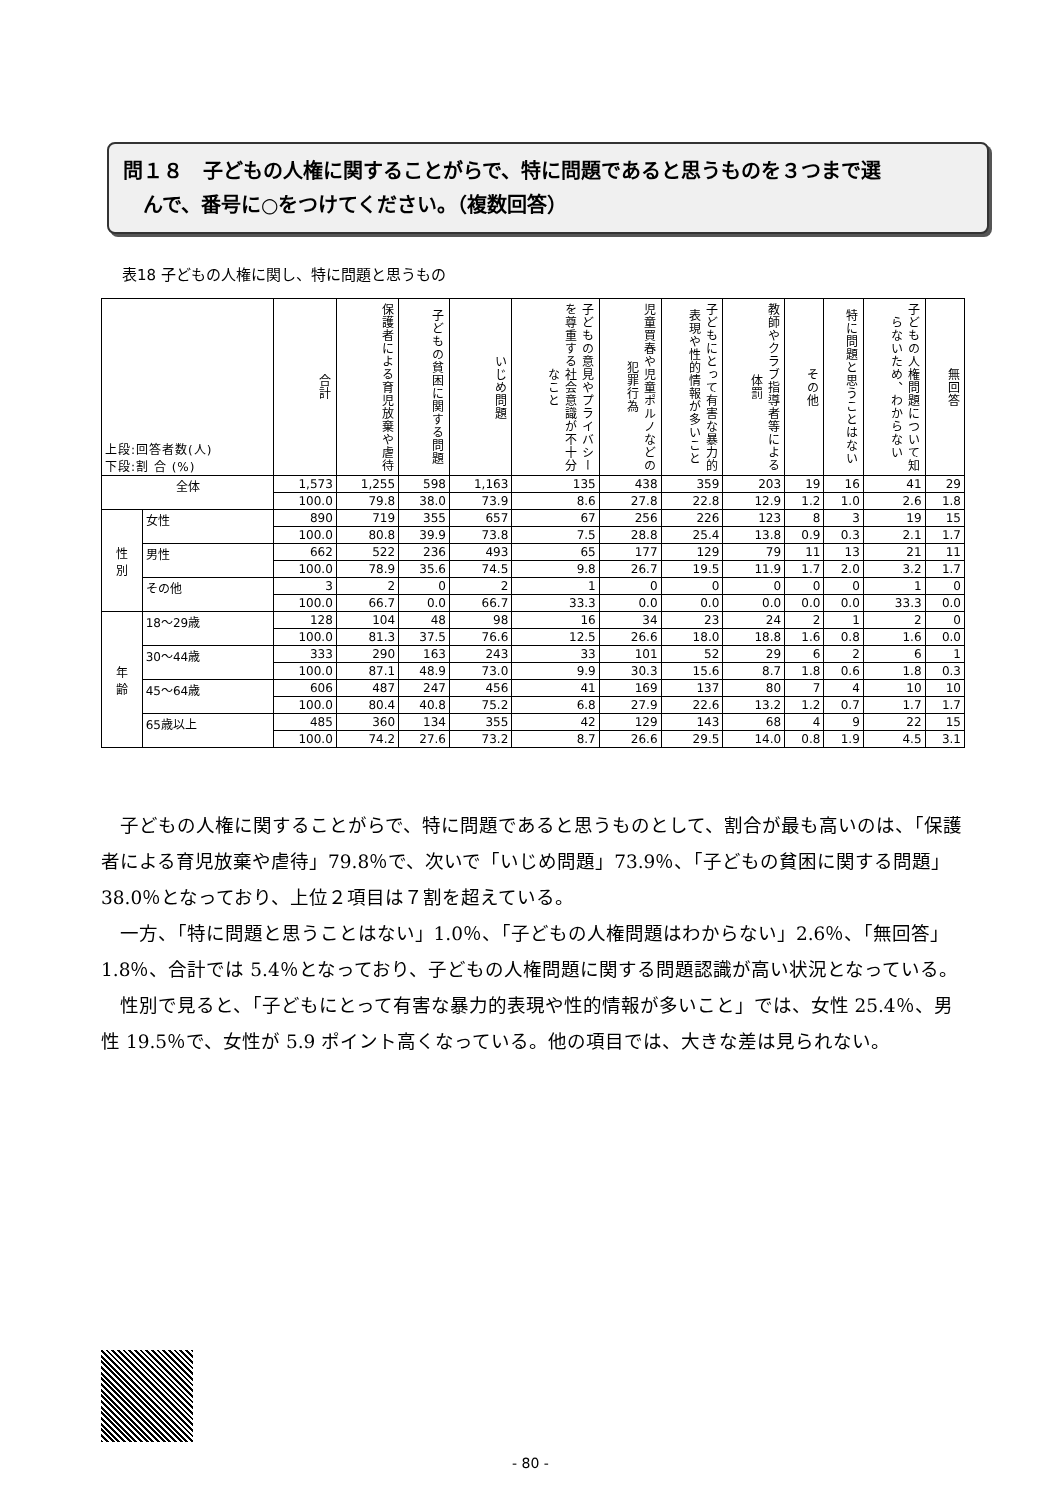問１８　子どもの人権に関することがらで、特に問題であると思うものを３つまで選
　んで、番号に○をつけてください。（複数回答）
表18 子どもの人権に関し、特に問題と思うもの
| 上段:回答者数(人) 下段:割 合 (%) | | 合計 | 保護者による育児放棄や虐待 | 子どもの貧困に関する問題 | いじめ問題 | 子どもの意見やプライバシーを尊重する社会意識が不十分なこと | 児童買春や児童ポルノなどの犯罪行為 | 子どもにとって有害な暴力的表現や性的情報が多いこと | 教師やクラブ指導者等による体罰 | その他 | 特に問題と思うことはない | 子どもの人権問題について知らないため、わからない | 無回答 |
| --- | --- | --- | --- | --- | --- | --- | --- | --- | --- | --- | --- | --- | --- |
| 全体 | | 1,573 | 1,255 | 598 | 1,163 | 135 | 438 | 359 | 203 | 19 | 16 | 41 | 29 |
| | | 100.0 | 79.8 | 38.0 | 73.9 | 8.6 | 27.8 | 22.8 | 12.9 | 1.2 | 1.0 | 2.6 | 1.8 |
| 性 別 | 女性 | 890 | 719 | 355 | 657 | 67 | 256 | 226 | 123 | 8 | 3 | 19 | 15 |
| | | 100.0 | 80.8 | 39.9 | 73.8 | 7.5 | 28.8 | 25.4 | 13.8 | 0.9 | 0.3 | 2.1 | 1.7 |
| | 男性 | 662 | 522 | 236 | 493 | 65 | 177 | 129 | 79 | 11 | 13 | 21 | 11 |
| | | 100.0 | 78.9 | 35.6 | 74.5 | 9.8 | 26.7 | 19.5 | 11.9 | 1.7 | 2.0 | 3.2 | 1.7 |
| | その他 | 3 | 2 | 0 | 2 | 1 | 0 | 0 | 0 | 0 | 0 | 1 | 0 |
| | | 100.0 | 66.7 | 0.0 | 66.7 | 33.3 | 0.0 | 0.0 | 0.0 | 0.0 | 0.0 | 33.3 | 0.0 |
| 年 齢 | 18～29歳 | 128 | 104 | 48 | 98 | 16 | 34 | 23 | 24 | 2 | 1 | 2 | 0 |
| | | 100.0 | 81.3 | 37.5 | 76.6 | 12.5 | 26.6 | 18.0 | 18.8 | 1.6 | 0.8 | 1.6 | 0.0 |
| | 30～44歳 | 333 | 290 | 163 | 243 | 33 | 101 | 52 | 29 | 6 | 2 | 6 | 1 |
| | | 100.0 | 87.1 | 48.9 | 73.0 | 9.9 | 30.3 | 15.6 | 8.7 | 1.8 | 0.6 | 1.8 | 0.3 |
| | 45～64歳 | 606 | 487 | 247 | 456 | 41 | 169 | 137 | 80 | 7 | 4 | 10 | 10 |
| | | 100.0 | 80.4 | 40.8 | 75.2 | 6.8 | 27.9 | 22.6 | 13.2 | 1.2 | 0.7 | 1.7 | 1.7 |
| | 65歳以上 | 485 | 360 | 134 | 355 | 42 | 129 | 143 | 68 | 4 | 9 | 22 | 15 |
| | | 100.0 | 74.2 | 27.6 | 73.2 | 8.7 | 26.6 | 29.5 | 14.0 | 0.8 | 1.9 | 4.5 | 3.1 |
子どもの人権に関することがらで、特に問題であると思うものとして、割合が最も高いのは、「保護者による育児放棄や虐待」79.8％で、次いで「いじめ問題」73.9％、「子どもの貧困に関する問題」38.0％となっており、上位２項目は７割を超えている。
一方、「特に問題と思うことはない」1.0％、「子どもの人権問題はわからない」2.6％、「無回答」1.8％、合計では 5.4％となっており、子どもの人権問題に関する問題認識が高い状況となっている。
性別で見ると、「子どもにとって有害な暴力的表現や性的情報が多いこと」では、女性 25.4％、男性 19.5％で、女性が 5.9 ポイント高くなっている。他の項目では、大きな差は見られない。
- 80 -